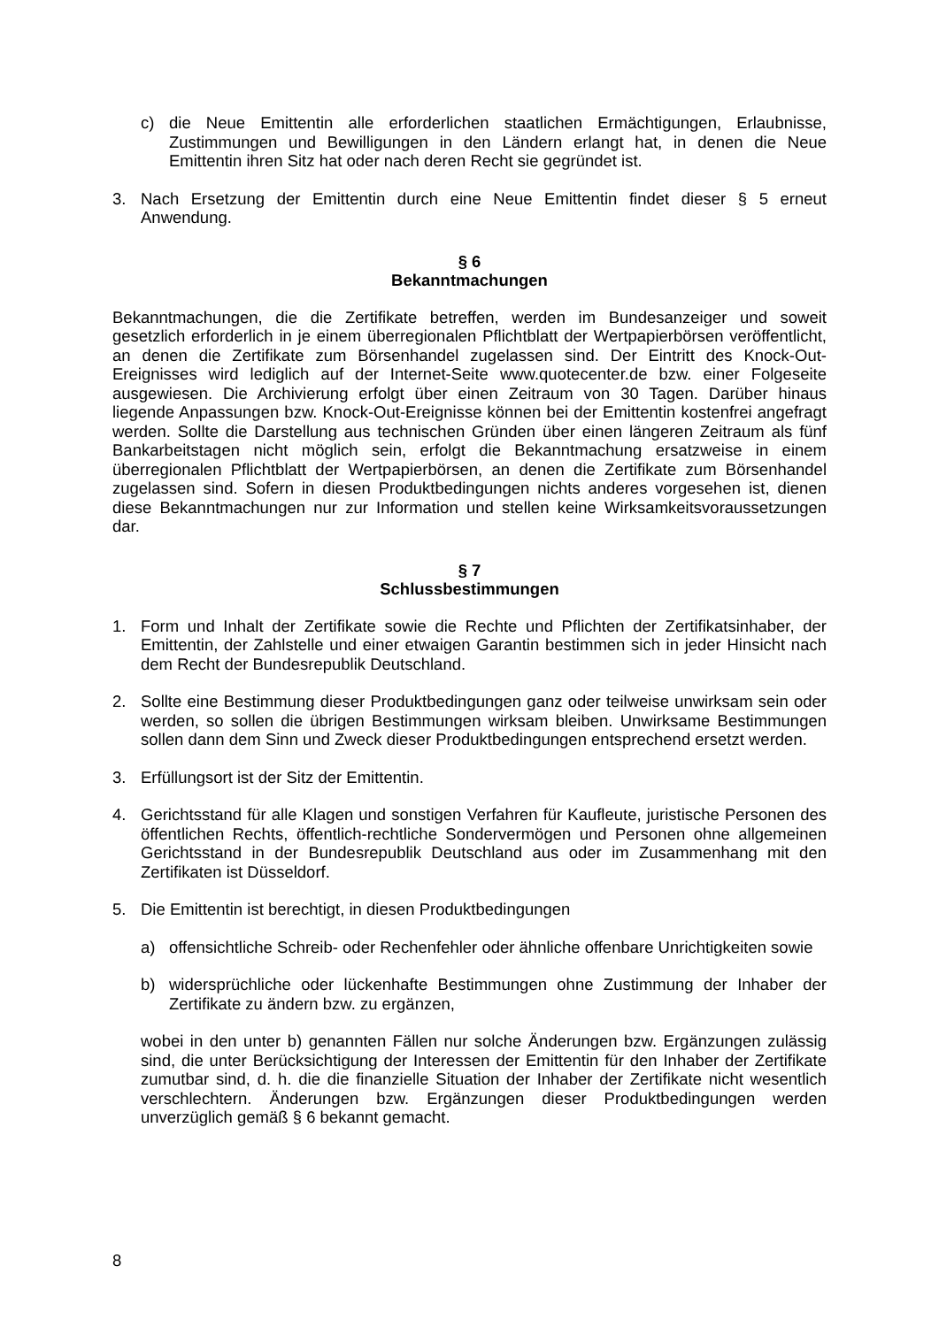c) die Neue Emittentin alle erforderlichen staatlichen Ermächtigungen, Erlaubnisse, Zustimmungen und Bewilligungen in den Ländern erlangt hat, in denen die Neue Emittentin ihren Sitz hat oder nach deren Recht sie gegründet ist.
3. Nach Ersetzung der Emittentin durch eine Neue Emittentin findet dieser § 5 erneut Anwendung.
§ 6
Bekanntmachungen
Bekanntmachungen, die die Zertifikate betreffen, werden im Bundesanzeiger und soweit gesetzlich erforderlich in je einem überregionalen Pflichtblatt der Wertpapierbörsen veröffentlicht, an denen die Zertifikate zum Börsenhandel zugelassen sind. Der Eintritt des Knock-Out-Ereignisses wird lediglich auf der Internet-Seite www.quotecenter.de bzw. einer Folgeseite ausgewiesen. Die Archivierung erfolgt über einen Zeitraum von 30 Tagen. Darüber hinaus liegende Anpassungen bzw. Knock-Out-Ereignisse können bei der Emittentin kostenfrei angefragt werden. Sollte die Darstellung aus technischen Gründen über einen längeren Zeitraum als fünf Bankarbeitstagen nicht möglich sein, erfolgt die Bekanntmachung ersatzweise in einem überregionalen Pflichtblatt der Wertpapierbörsen, an denen die Zertifikate zum Börsenhandel zugelassen sind. Sofern in diesen Produktbedingungen nichts anderes vorgesehen ist, dienen diese Bekanntmachungen nur zur Information und stellen keine Wirksamkeitsvoraussetzungen dar.
§ 7
Schlussbestimmungen
1. Form und Inhalt der Zertifikate sowie die Rechte und Pflichten der Zertifikatsinhaber, der Emittentin, der Zahlstelle und einer etwaigen Garantin bestimmen sich in jeder Hinsicht nach dem Recht der Bundesrepublik Deutschland.
2. Sollte eine Bestimmung dieser Produktbedingungen ganz oder teilweise unwirksam sein oder werden, so sollen die übrigen Bestimmungen wirksam bleiben. Unwirksame Bestimmungen sollen dann dem Sinn und Zweck dieser Produktbedingungen entsprechend ersetzt werden.
3. Erfüllungsort ist der Sitz der Emittentin.
4. Gerichtsstand für alle Klagen und sonstigen Verfahren für Kaufleute, juristische Personen des öffentlichen Rechts, öffentlich-rechtliche Sondervermögen und Personen ohne allgemeinen Gerichtsstand in der Bundesrepublik Deutschland aus oder im Zusammenhang mit den Zertifikaten ist Düsseldorf.
5. Die Emittentin ist berechtigt, in diesen Produktbedingungen
a) offensichtliche Schreib- oder Rechenfehler oder ähnliche offenbare Unrichtigkeiten sowie
b) widersprüchliche oder lückenhafte Bestimmungen ohne Zustimmung der Inhaber der Zertifikate zu ändern bzw. zu ergänzen,
wobei in den unter b) genannten Fällen nur solche Änderungen bzw. Ergänzungen zulässig sind, die unter Berücksichtigung der Interessen der Emittentin für den Inhaber der Zertifikate zumutbar sind, d. h. die die finanzielle Situation der Inhaber der Zertifikate nicht wesentlich verschlechtern. Änderungen bzw. Ergänzungen dieser Produktbedingungen werden unverzüglich gemäß § 6 bekannt gemacht.
8